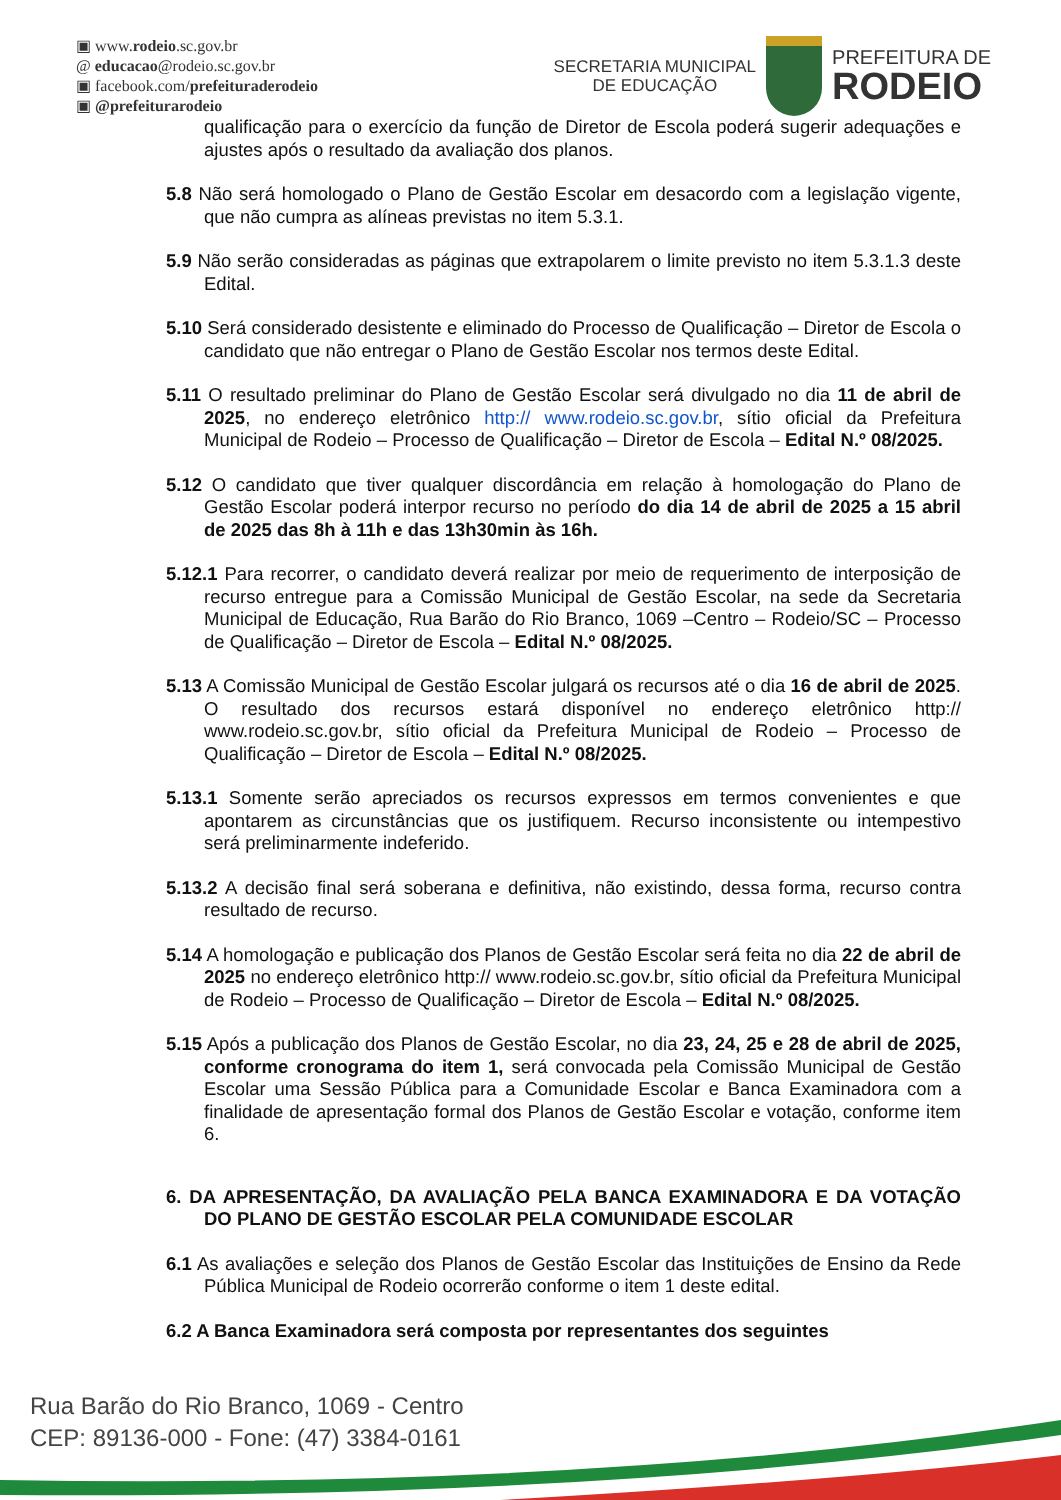▣ www.rodeio.sc.gov.br
@ educacao@rodeio.sc.gov.br
▣ facebook.com/prefeituraderodeio
▣ @prefeiturarodeio
SECRETARIA MUNICIPAL
DE EDUCAÇÃO
PREFEITURA DE
RODEIO
qualificação para o exercício da função de Diretor de Escola poderá sugerir adequações e ajustes após o resultado da avaliação dos planos.
5.8 Não será homologado o Plano de Gestão Escolar em desacordo com a legislação vigente, que não cumpra as alíneas previstas no item 5.3.1.
5.9 Não serão consideradas as páginas que extrapolarem o limite previsto no item 5.3.1.3 deste Edital.
5.10 Será considerado desistente e eliminado do Processo de Qualificação – Diretor de Escola o candidato que não entregar o Plano de Gestão Escolar nos termos deste Edital.
5.11 O resultado preliminar do Plano de Gestão Escolar será divulgado no dia 11 de abril de 2025, no endereço eletrônico http:// www.rodeio.sc.gov.br, sítio oficial da Prefeitura Municipal de Rodeio – Processo de Qualificação – Diretor de Escola – Edital N.º 08/2025.
5.12 O candidato que tiver qualquer discordância em relação à homologação do Plano de Gestão Escolar poderá interpor recurso no período do dia 14 de abril de 2025 a 15 abril de 2025 das 8h à 11h e das 13h30min às 16h.
5.12.1 Para recorrer, o candidato deverá realizar por meio de requerimento de interposição de recurso entregue para a Comissão Municipal de Gestão Escolar, na sede da Secretaria Municipal de Educação, Rua Barão do Rio Branco, 1069 –Centro – Rodeio/SC – Processo de Qualificação – Diretor de Escola – Edital N.º 08/2025.
5.13 A Comissão Municipal de Gestão Escolar julgará os recursos até o dia 16 de abril de 2025. O resultado dos recursos estará disponível no endereço eletrônico http:// www.rodeio.sc.gov.br, sítio oficial da Prefeitura Municipal de Rodeio – Processo de Qualificação – Diretor de Escola – Edital N.º 08/2025.
5.13.1 Somente serão apreciados os recursos expressos em termos convenientes e que apontarem as circunstâncias que os justifiquem. Recurso inconsistente ou intempestivo será preliminarmente indeferido.
5.13.2 A decisão final será soberana e definitiva, não existindo, dessa forma, recurso contra resultado de recurso.
5.14 A homologação e publicação dos Planos de Gestão Escolar será feita no dia 22 de abril de 2025 no endereço eletrônico http:// www.rodeio.sc.gov.br, sítio oficial da Prefeitura Municipal de Rodeio – Processo de Qualificação – Diretor de Escola – Edital N.º 08/2025.
5.15 Após a publicação dos Planos de Gestão Escolar, no dia 23, 24, 25 e 28 de abril de 2025, conforme cronograma do item 1, será convocada pela Comissão Municipal de Gestão Escolar uma Sessão Pública para a Comunidade Escolar e Banca Examinadora com a finalidade de apresentação formal dos Planos de Gestão Escolar e votação, conforme item 6.
6. DA APRESENTAÇÃO, DA AVALIAÇÃO PELA BANCA EXAMINADORA E DA VOTAÇÃO DO PLANO DE GESTÃO ESCOLAR PELA COMUNIDADE ESCOLAR
6.1 As avaliações e seleção dos Planos de Gestão Escolar das Instituições de Ensino da Rede Pública Municipal de Rodeio ocorrerão conforme o item 1 deste edital.
6.2 A Banca Examinadora será composta por representantes dos seguintes
Rua Barão do Rio Branco, 1069 - Centro
CEP: 89136-000 - Fone: (47) 3384-0161